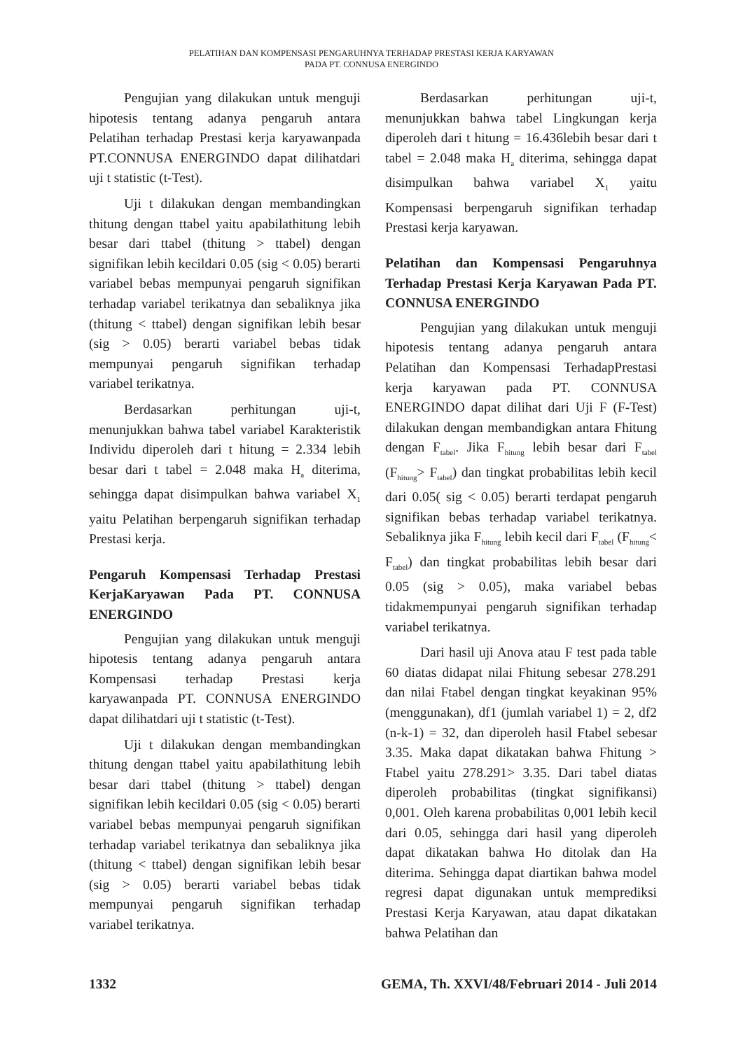PELATIHAN DAN KOMPENSASI PENGARUHNYA TERHADAP PRESTASI KERJA KARYAWAN
PADA PT. CONNUSA ENERGINDO
Pengujian yang dilakukan untuk menguji hipotesis tentang adanya pengaruh antara Pelatihan terhadap Prestasi kerja karyawanpada PT.CONNUSA ENERGINDO dapat dilihatdari uji t statistic (t-Test).
Uji t dilakukan dengan membandingkan thitung dengan ttabel yaitu apabilathitung lebih besar dari ttabel (thitung > ttabel) dengan signifikan lebih kecildari 0.05 (sig < 0.05) berarti variabel bebas mempunyai pengaruh signifikan terhadap variabel terikatnya dan sebaliknya jika (thitung < ttabel) dengan signifikan lebih besar (sig > 0.05) berarti variabel bebas tidak mempunyai pengaruh signifikan terhadap variabel terikatnya.
Berdasarkan perhitungan uji-t, menunjukkan bahwa tabel variabel Karakteristik Individu diperoleh dari t hitung = 2.334 lebih besar dari t tabel = 2.048 maka H<sub>a</sub> diterima, sehingga dapat disimpulkan bahwa variabel X<sub>1</sub> yaitu Pelatihan berpengaruh signifikan terhadap Prestasi kerja.
Pengaruh Kompensasi Terhadap Prestasi KerjaKaryawan Pada PT. CONNUSA ENERGINDO
Pengujian yang dilakukan untuk menguji hipotesis tentang adanya pengaruh antara Kompensasi terhadap Prestasi kerja karyawanpada PT. CONNUSA ENERGINDO dapat dilihatdari uji t statistic (t-Test).
Uji t dilakukan dengan membandingkan thitung dengan ttabel yaitu apabilathitung lebih besar dari ttabel (thitung > ttabel) dengan signifikan lebih kecildari 0.05 (sig < 0.05) berarti variabel bebas mempunyai pengaruh signifikan terhadap variabel terikatnya dan sebaliknya jika (thitung < ttabel) dengan signifikan lebih besar (sig > 0.05) berarti variabel bebas tidak mempunyai pengaruh signifikan terhadap variabel terikatnya.
Berdasarkan perhitungan uji-t, menunjukkan bahwa tabel Lingkungan kerja diperoleh dari t hitung = 16.436lebih besar dari t tabel = 2.048 maka H<sub>a</sub> diterima, sehingga dapat disimpulkan bahwa variabel X<sub>1</sub> yaitu Kompensasi berpengaruh signifikan terhadap Prestasi kerja karyawan.
Pelatihan dan Kompensasi Pengaruhnya Terhadap Prestasi Kerja Karyawan Pada PT. CONNUSA ENERGINDO
Pengujian yang dilakukan untuk menguji hipotesis tentang adanya pengaruh antara Pelatihan dan Kompensasi TerhadapPrestasi kerja karyawan pada PT. CONNUSA ENERGINDO dapat dilihat dari Uji F (F-Test) dilakukan dengan membandigkan antara Fhitung dengan F<sub>tabel</sub>. Jika F<sub>hitung</sub> lebih besar dari F<sub>tabel</sub> (F<sub>hitung</sub>> F<sub>tabel</sub>) dan tingkat probabilitas lebih kecil dari 0.05( sig < 0.05) berarti terdapat pengaruh signifikan bebas terhadap variabel terikatnya. Sebaliknya jika F<sub>hitung</sub> lebih kecil dari F<sub>tabel</sub> (F<sub>hitung</sub>< F<sub>tabel</sub>) dan tingkat probabilitas lebih besar dari 0.05 (sig > 0.05), maka variabel bebas tidakmempunyai pengaruh signifikan terhadap variabel terikatnya.
Dari hasil uji Anova atau F test pada table 60 diatas didapat nilai Fhitung sebesar 278.291 dan nilai Ftabel dengan tingkat keyakinan 95% (menggunakan), df1 (jumlah variabel 1) = 2, df2 (n-k-1) = 32, dan diperoleh hasil Ftabel sebesar 3.35. Maka dapat dikatakan bahwa Fhitung > Ftabel yaitu 278.291> 3.35. Dari tabel diatas diperoleh probabilitas (tingkat signifikansi) 0,001. Oleh karena probabilitas 0,001 lebih kecil dari 0.05, sehingga dari hasil yang diperoleh dapat dikatakan bahwa Ho ditolak dan Ha diterima. Sehingga dapat diartikan bahwa model regresi dapat digunakan untuk memprediksi Prestasi Kerja Karyawan, atau dapat dikatakan bahwa Pelatihan dan
1332 GEMA, Th. XXVI/48/Februari 2014 - Juli 2014